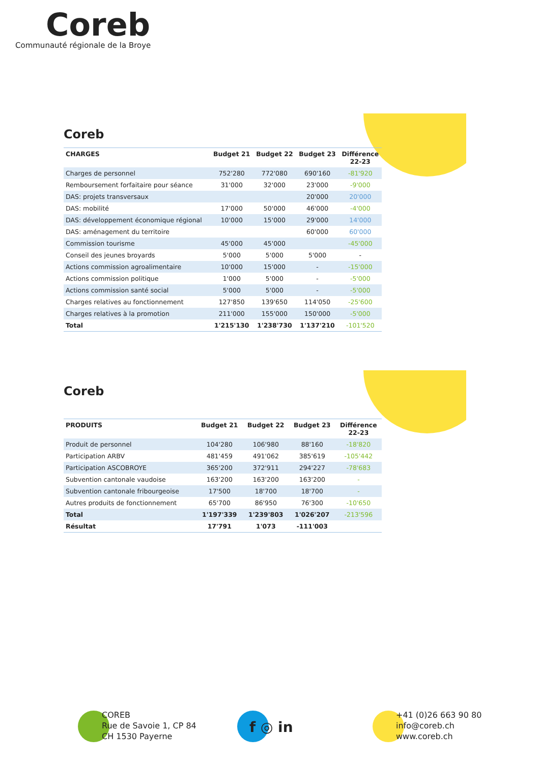Coreb
Communauté régionale de la Broye
Coreb
| CHARGES | Budget 21 | Budget 22 | Budget 23 | Différence 22-23 |
| --- | --- | --- | --- | --- |
| Charges de personnel | 752'280 | 772'080 | 690'160 | -81'920 |
| Remboursement forfaitaire pour séance | 31'000 | 32'000 | 23'000 | -9'000 |
| DAS: projets transversaux | | | 20'000 | 20'000 |
| DAS: mobilité | 17'000 | 50'000 | 46'000 | -4'000 |
| DAS: développement économique régional | 10'000 | 15'000 | 29'000 | 14'000 |
| DAS: aménagement du territoire | | | 60'000 | 60'000 |
| Commission tourisme | 45'000 | 45'000 | | -45'000 |
| Conseil des jeunes broyards | 5'000 | 5'000 | 5'000 | - |
| Actions commission agroalimentaire | 10'000 | 15'000 | - | -15'000 |
| Actions commission politique | 1'000 | 5'000 | - | -5'000 |
| Actions commission santé social | 5'000 | 5'000 | - | -5'000 |
| Charges relatives au fonctionnement | 127'850 | 139'650 | 114'050 | -25'600 |
| Charges relatives à la promotion | 211'000 | 155'000 | 150'000 | -5'000 |
| Total | 1'215'130 | 1'238'730 | 1'137'210 | -101'520 |
Coreb
| PRODUITS | Budget 21 | Budget 22 | Budget 23 | Différence 22-23 |
| --- | --- | --- | --- | --- |
| Produit de personnel | 104'280 | 106'980 | 88'160 | -18'820 |
| Participation ARBV | 481'459 | 491'062 | 385'619 | -105'442 |
| Participation ASCOBROYE | 365'200 | 372'911 | 294'227 | -78'683 |
| Subvention cantonale vaudoise | 163'200 | 163'200 | 163'200 | - |
| Subvention cantonale fribourgeoise | 17'500 | 18'700 | 18'700 | - |
| Autres produits de fonctionnement | 65'700 | 86'950 | 76'300 | -10'650 |
| Total | 1'197'339 | 1'239'803 | 1'026'207 | -213'596 |
| Résultat | 17'791 | 1'073 | -111'003 | |
COREB
Rue de Savoie 1, CP 84
CH 1530 Payerne
f ◎ in
+41 (0)26 663 90 80
info@coreb.ch
www.coreb.ch